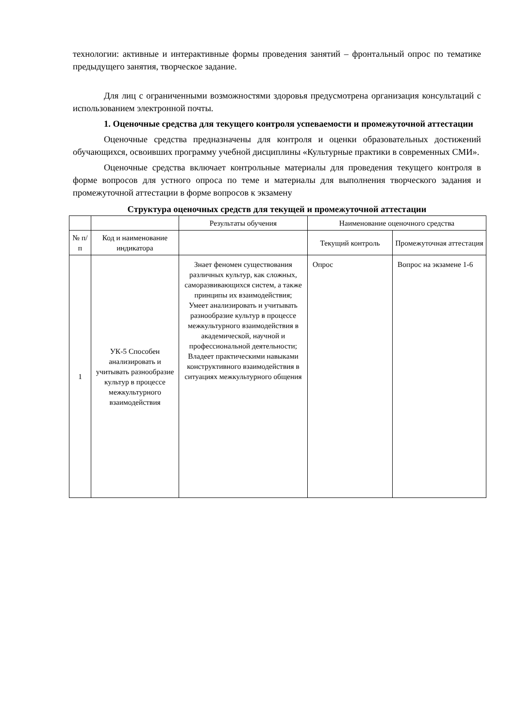технологии: активные и интерактивные формы проведения занятий – фронтальный опрос по тематике предыдущего занятия, творческое задание.
Для лиц с ограниченными возможностями здоровья предусмотрена организация консультаций с использованием электронной почты.
1. Оценочные средства для текущего контроля успеваемости и промежуточной аттестации
Оценочные средства предназначены для контроля и оценки образовательных достижений обучающихся, освоивших программу учебной дисциплины «Культурные практики в современных СМИ».
Оценочные средства включает контрольные материалы для проведения текущего контроля в форме вопросов для устного опроса по теме и материалы для выполнения творческого задания и промежуточной аттестации в форме вопросов к экзамену
Структура оценочных средств для текущей и промежуточной аттестации
| | | Результаты обучения | Наименование оценочного средства | |
| № п/п | Код и наименование индикатора | | Текущий контроль | Промежуточная аттестация |
| 1 | УК-5 Способен анализировать и учитывать разнообразие культур в процессе межкультурного взаимодействия | Знает феномен существования различных культур, как сложных, саморазвивающихся систем, а также принципы их взаимодействия; Умеет анализировать и учитывать разнообразие культур в процессе межкультурного взаимодействия в академической, научной и профессиональной деятельности; Владеет практическими навыками конструктивного взаимодействия в ситуациях межкультурного общения | Опрос | Вопрос на экзамене 1-6 |